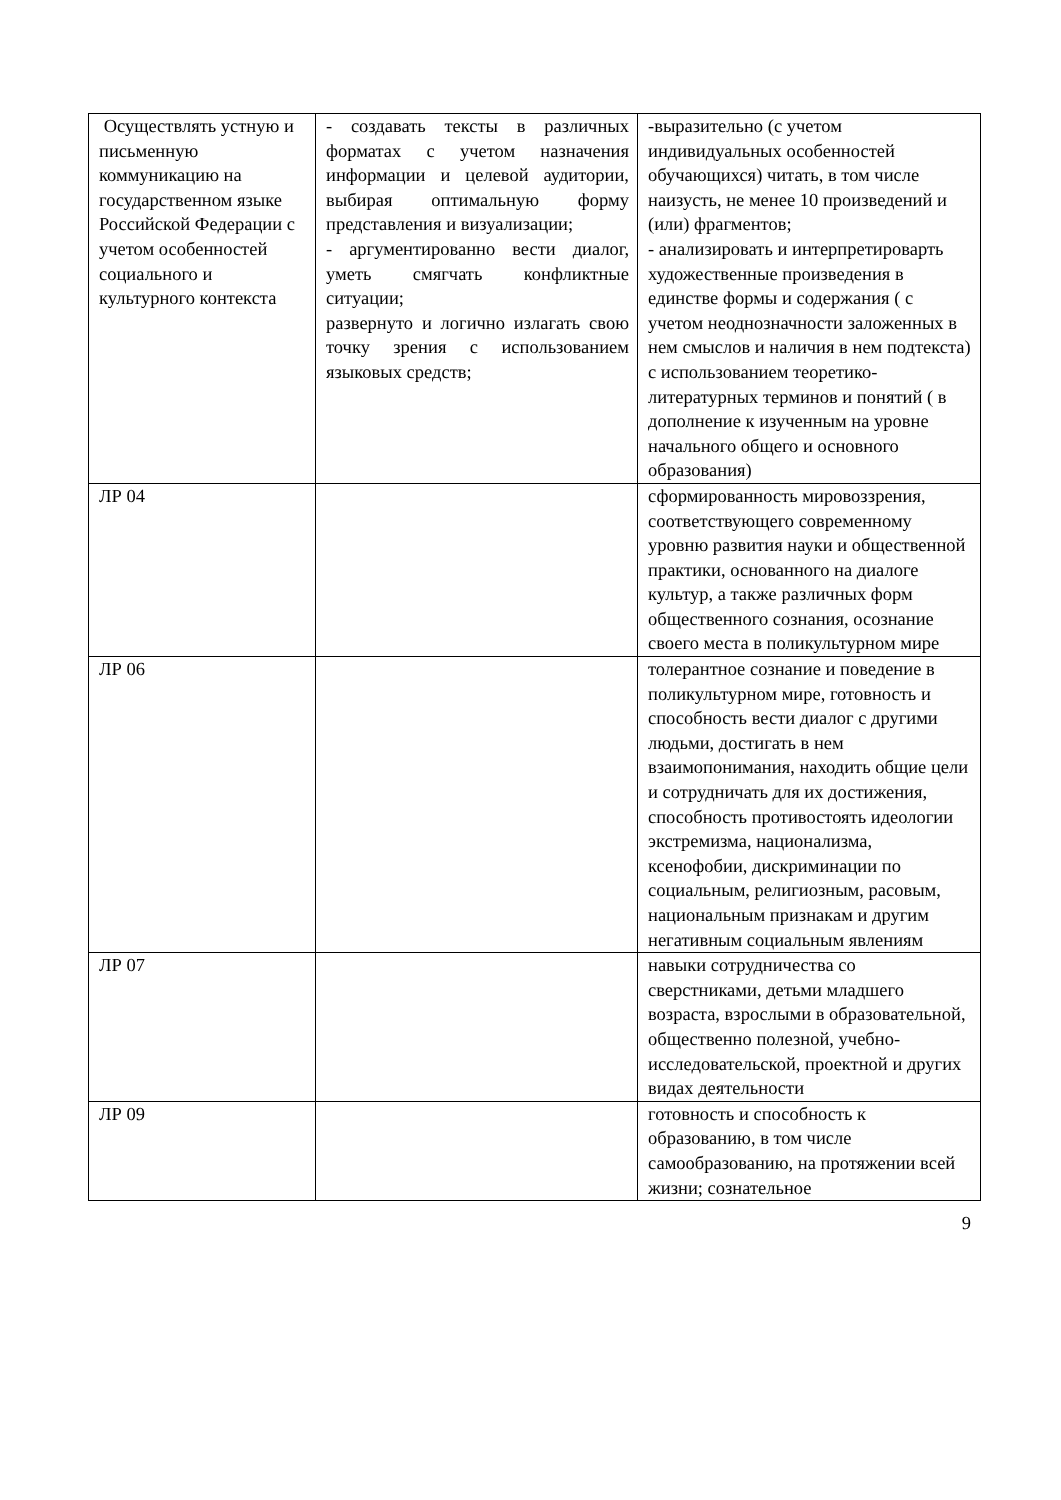| Осуществлять устную и письменную коммуникацию на государственном языке Российской Федерации с учетом особенностей социального и культурного контекста | - создавать тексты в различных форматах с учетом назначения информации и целевой аудитории, выбирая оптимальную форму представления и визуализации; - аргументированно вести диалог, уметь смягчать конфликтные ситуации; развернуто и логично излагать свою точку зрения с использованием языковых средств; | -выразительно (с учетом индивидуальных особенностей обучающихся) читать, в том числе наизусть, не менее 10 произведений и (или) фрагментов; - анализировать и интерпретироварть художественные произведения в единстве формы и содержания ( с учетом неоднозначности заложенных в нем смыслов и наличия в нем подтекста) с использованием теоретико-литературных терминов и понятий ( в дополнение к изученным на уровне начального общего и основного образования) |
| ЛР 04 | | сформированность мировоззрения, соответствующего современному уровню развития науки и общественной практики, основанного на диалоге культур, а также различных форм общественного сознания, осознание своего места в поликультурном мире |
| ЛР 06 | | толерантное сознание и поведение в поликультурном мире, готовность и способность вести диалог с другими людьми, достигать в нем взаимопонимания, находить общие цели и сотрудничать для их достижения, способность противостоять идеологии экстремизма, национализма, ксенофобии, дискриминации по социальным, религиозным, расовым, национальным признакам и другим негативным социальным явлениям |
| ЛР 07 | | навыки сотрудничества со сверстниками, детьми младшего возраста, взрослыми в образовательной, общественно полезной, учебно-исследовательской, проектной и других видах деятельности |
| ЛР 09 | | готовность и способность к образованию, в том числе самообразованию, на протяжении всей жизни; сознательное |
9